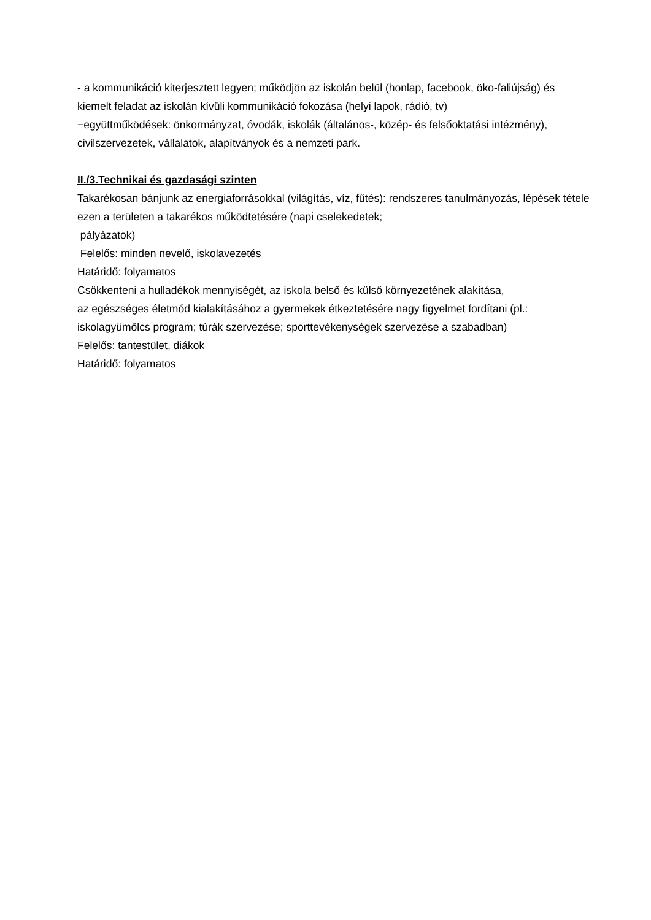- a kommunikáció kiterjesztett legyen; működjön az iskolán belül (honlap, facebook, öko-faliújság) és kiemelt feladat az iskolán kívüli kommunikáció fokozása (helyi lapok, rádió, tv)
−együttműködések: önkormányzat, óvodák, iskolák (általános-, közép- és felsőoktatási intézmény), civilszervezetek, vállalatok, alapítványok és a nemzeti park.
II./3.Technikai és gazdasági szinten
Takarékosan bánjunk az energiaforrásokkal (világítás, víz, fűtés): rendszeres tanulmányozás, lépések tétele ezen a területen a takarékos működtetésére (napi cselekedetek;
pályázatok)
Felelős: minden nevelő, iskolavezetés
Határidő: folyamatos
Csökkenteni a hulladékok mennyiségét, az iskola belső és külső környezetének alakítása,
az egészséges életmód kialakításához a gyermekek étkeztetésére nagy figyelmet fordítani (pl.: iskolagyümölcs program; túrák szervezése; sporttevékenységek szervezése a szabadban)
Felelős: tantestület, diákok
Határidő: folyamatos